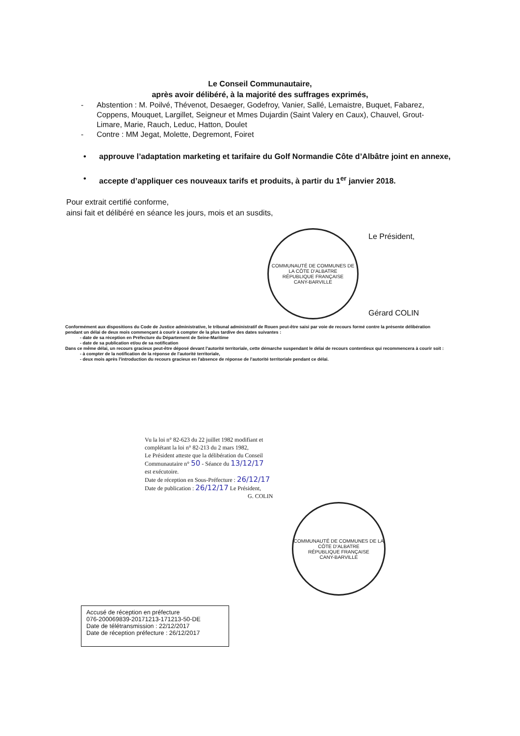Le Conseil Communautaire,
après avoir délibéré, à la majorité des suffrages exprimés,
- Abstention : M. Poilvé, Thévenot, Desaeger, Godefroy, Vanier, Sallé, Lemaistre, Buquet, Fabarez, Coppens, Mouquet, Largillet, Seigneur et Mmes Dujardin (Saint Valery en Caux), Chauvel, Grout-Limare, Marie, Rauch, Leduc, Hatton, Doulet
- Contre : MM Jegat, Molette, Degremont, Foiret
• approuve l’adaptation marketing et tarifaire du Golf Normandie Côte d’Albâtre joint en annexe,
• accepte d’appliquer ces nouveaux tarifs et produits, à partir du 1<sup>er</sup> janvier 2018.
Pour extrait certifié conforme,
ainsi fait et délibéré en séance les jours, mois et an susdits,
COMMUNAUTÉ DE COMMUNES DE LA CÔTE D'ALBATRE
RÉPUBLIQUE FRANÇAISE
CANY-BARVILLE
Le Président,
Gérard COLIN
Conformément aux dispositions du Code de Justice administrative, le tribunal administratif de Rouen peut-être saisi par voie de recours formé contre la présente délibération pendant un délai de deux mois commençant à courir à compter de la plus tardive des dates suivantes :
- date de sa réception en Préfecture du Département de Seine-Maritime
- date de sa publication et/ou de sa notification
Dans ce même délai, un recours gracieux peut-être déposé devant l'autorité territoriale, cette démarche suspendant le délai de recours contentieux qui recommencera à courir soit :
- à compter de la notification de la réponse de l'autorité territoriale,
- deux mois après l'introduction du recours gracieux en l'absence de réponse de l'autorité territoriale pendant ce délai.
Vu la loi n° 82-623 du 22 juillet 1982 modifiant et
complétant la loi n° 82-213 du 2 mars 1982,
Le Président atteste que la délibération du Conseil
Communautaire n° 50 - Séance du 13/12/17
est exécutoire.
Date de réception en Sous-Préfecture : 26/12/17
Date de publication : 26/12/17 Le Président,
G. COLIN
COMMUNAUTÉ DE COMMUNES DE LA CÔTE D'ALBATRE
RÉPUBLIQUE FRANÇAISE
CANY-BARVILLE
Accusé de réception en préfecture
076-200069839-20171213-171213-50-DE
Date de télétransmission : 22/12/2017
Date de réception préfecture : 26/12/2017